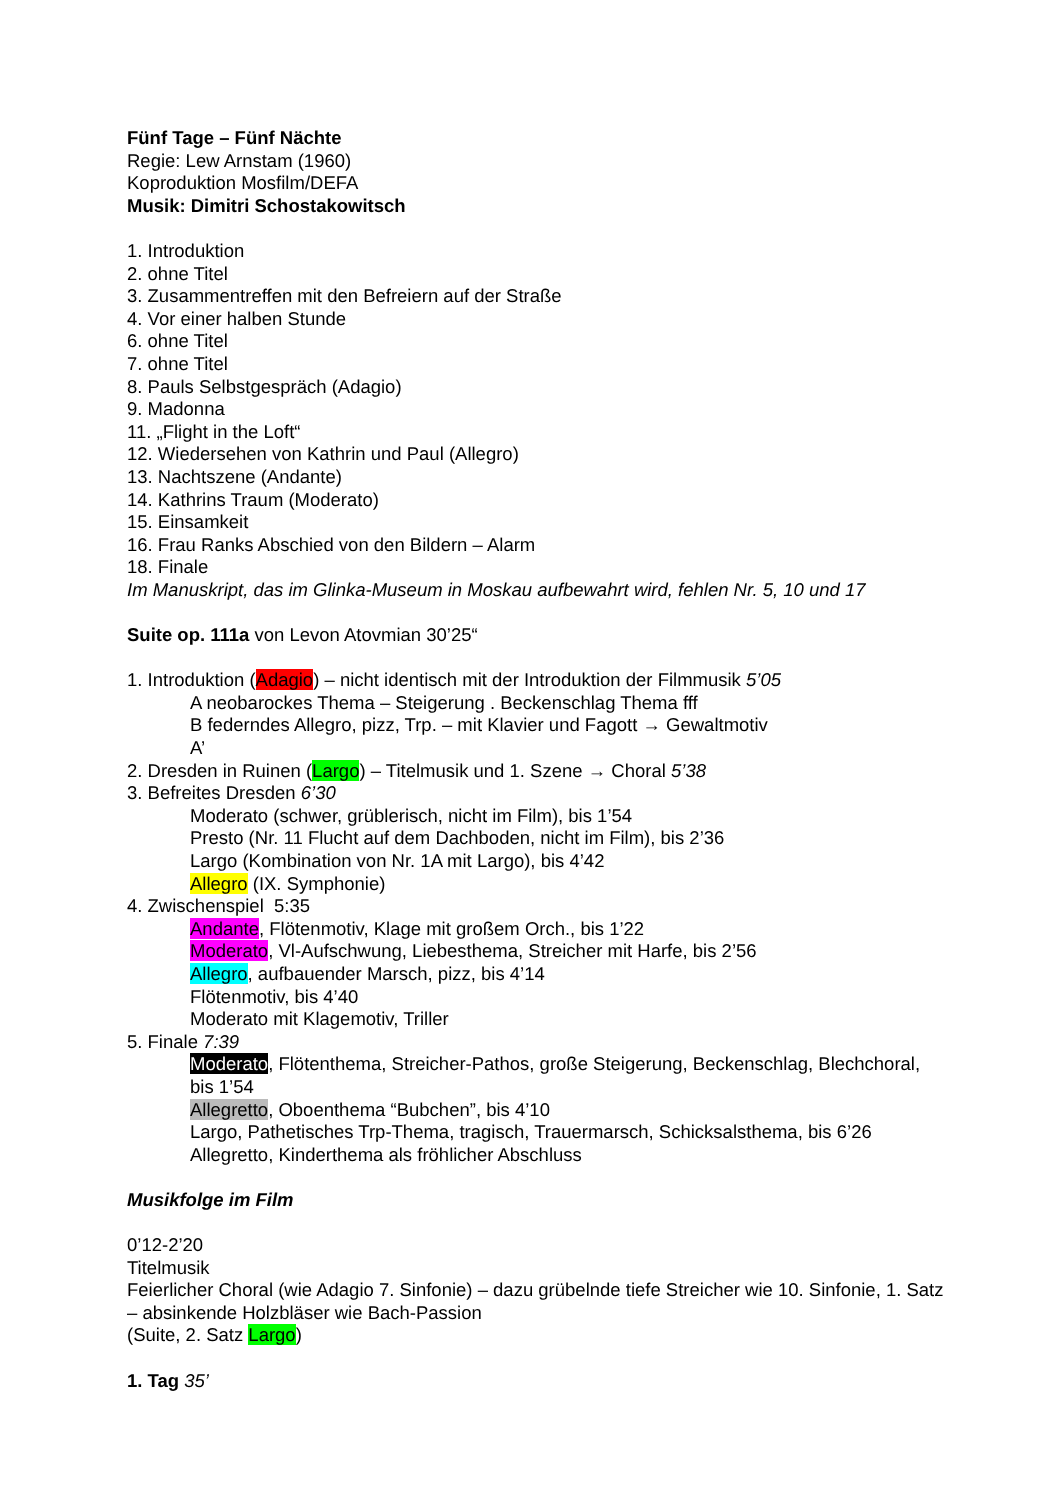Fünf Tage – Fünf Nächte
Regie: Lew Arnstam (1960)
Koproduktion Mosfilm/DEFA
Musik: Dimitri Schostakowitsch
1. Introduktion
2. ohne Titel
3. Zusammentreffen mit den Befreiern auf der Straße
4. Vor einer halben Stunde
6. ohne Titel
7. ohne Titel
8. Pauls Selbstgespräch (Adagio)
9. Madonna
11. „Flight in the Loft“
12. Wiedersehen von Kathrin und Paul (Allegro)
13. Nachtszene (Andante)
14. Kathrins Traum (Moderato)
15. Einsamkeit
16. Frau Ranks Abschied von den Bildern – Alarm
18. Finale
Im Manuskript, das im Glinka-Museum in Moskau aufbewahrt wird, fehlen Nr. 5, 10 und 17
Suite op. 111a von Levon Atovmian 30’25“
1. Introduktion (Adagio) – nicht identisch mit der Introduktion der Filmmusik 5’05
A neobarockes Thema – Steigerung . Beckenschlag Thema fff
B federndes Allegro, pizz, Trp. – mit Klavier und Fagott → Gewaltmotiv
A’
2. Dresden in Ruinen (Largo) – Titelmusik und 1. Szene → Choral 5’38
3. Befreites Dresden 6’30
Moderato (schwer, grüblerisch, nicht im Film), bis 1’54
Presto (Nr. 11 Flucht auf dem Dachboden, nicht im Film), bis 2’36
Largo (Kombination von Nr. 1A mit Largo), bis 4’42
Allegro (IX. Symphonie)
4. Zwischenspiel 5:35
Andante, Flötenmotiv, Klage mit großem Orch., bis 1’22
Moderato, Vl-Aufschwung, Liebesthema, Streicher mit Harfe, bis 2’56
Allegro, aufbauender Marsch, pizz, bis 4’14
Flötenmotiv, bis 4’40
Moderato mit Klagemotiv, Triller
5. Finale 7:39
Moderato, Flötenthema, Streicher-Pathos, große Steigerung, Beckenschlag, Blechchoral, bis 1’54
Allegretto, Oboenthema “Bubchen”, bis 4’10
Largo, Pathetisches Trp-Thema, tragisch, Trauermarsch, Schicksalsthema, bis 6’26
Allegretto, Kinderthema als fröhlicher Abschluss
Musikfolge im Film
0’12-2’20
Titelmusik
Feierlicher Choral (wie Adagio 7. Sinfonie) – dazu grübelnde tiefe Streicher wie 10. Sinfonie, 1. Satz – absinkende Holzbläser wie Bach-Passion
(Suite, 2. Satz Largo)
1. Tag 35’